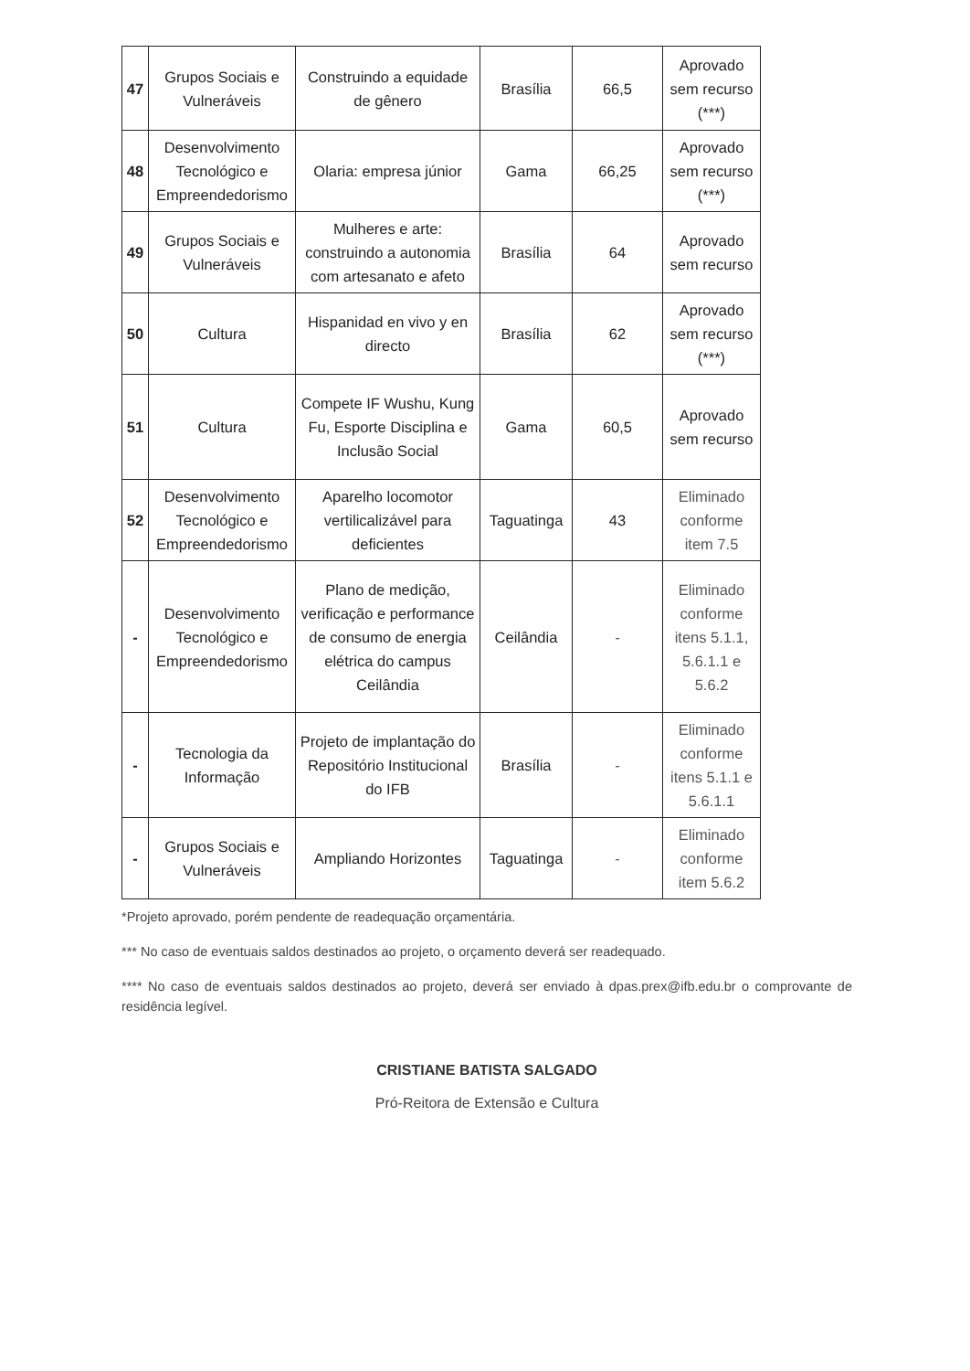| 47 | Grupos Sociais e Vulneráveis | Construindo a equidade de gênero | Brasília | 66,5 | Aprovado sem recurso (***) |
| 48 | Desenvolvimento Tecnológico e Empreendedorismo | Olaria: empresa júnior | Gama | 66,25 | Aprovado sem recurso (***) |
| 49 | Grupos Sociais e Vulneráveis | Mulheres e arte: construindo a autonomia com artesanato e afeto | Brasília | 64 | Aprovado sem recurso |
| 50 | Cultura | Hispanidad en vivo y en directo | Brasília | 62 | Aprovado sem recurso (***) |
| 51 | Cultura | Compete IF Wushu, Kung Fu, Esporte Disciplina e Inclusão Social | Gama | 60,5 | Aprovado sem recurso |
| 52 | Desenvolvimento Tecnológico e Empreendedorismo | Aparelho locomotor vertilicalizável para deficientes | Taguatinga | 43 | Eliminado conforme item 7.5 |
| - | Desenvolvimento Tecnológico e Empreendedorismo | Plano de medição, verificação e performance de consumo de energia elétrica do campus Ceilândia | Ceilândia | - | Eliminado conforme itens 5.1.1, 5.6.1.1 e 5.6.2 |
| - | Tecnologia da Informação | Projeto de implantação do Repositório Institucional do IFB | Brasília | - | Eliminado conforme itens 5.1.1 e 5.6.1.1 |
| - | Grupos Sociais e Vulneráveis | Ampliando Horizontes | Taguatinga | - | Eliminado conforme item 5.6.2 |
*Projeto aprovado, porém pendente de readequação orçamentária.
*** No caso de eventuais saldos destinados ao projeto, o orçamento deverá ser readequado.
**** No caso de eventuais saldos destinados ao projeto, deverá ser enviado à dpas.prex@ifb.edu.br o comprovante de residência legível.
CRISTIANE BATISTA SALGADO
Pró-Reitora de Extensão e Cultura